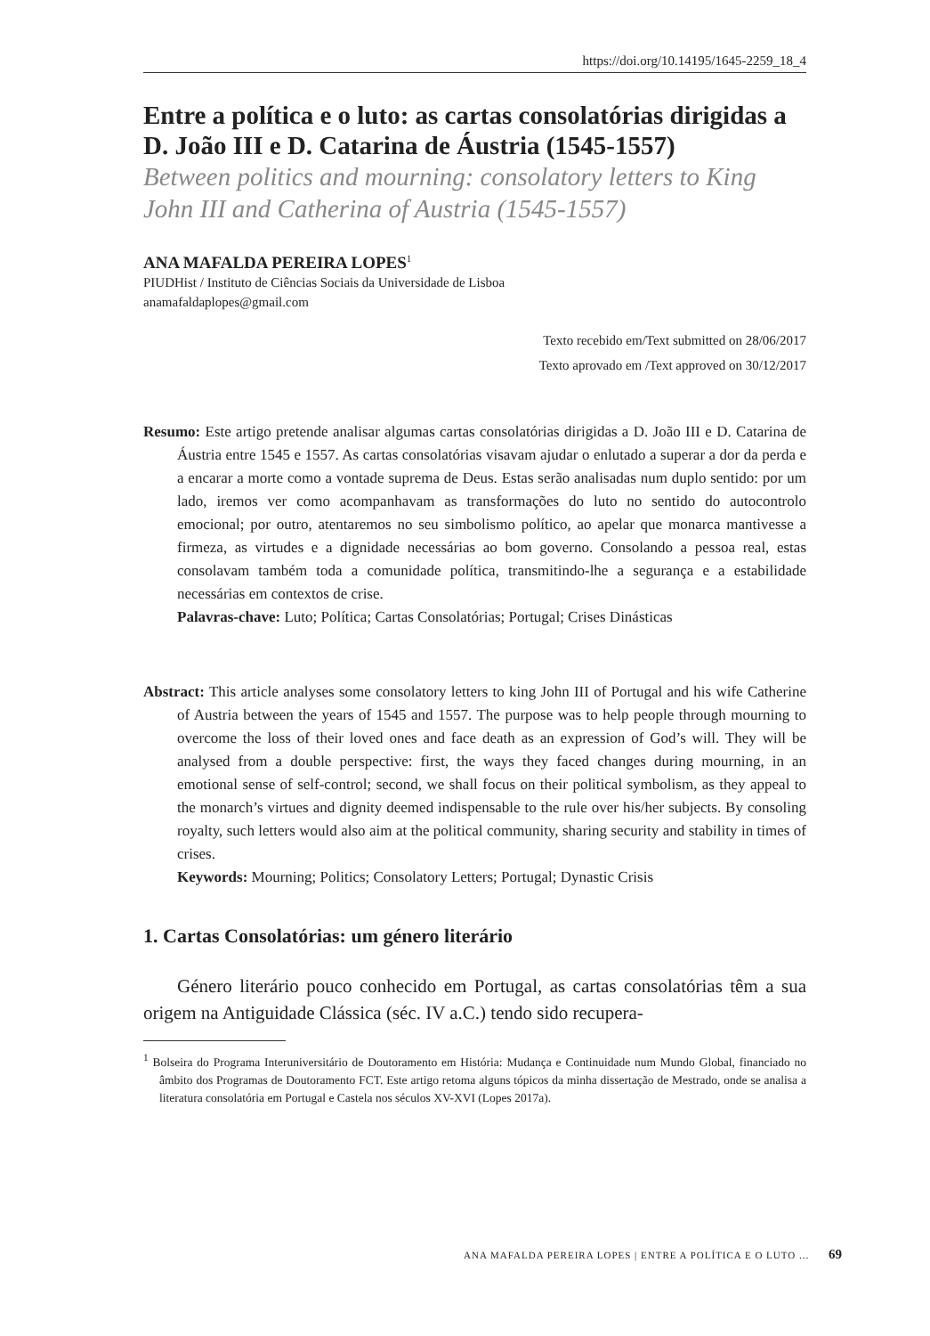https://doi.org/10.14195/1645-2259_18_4
Entre a política e o luto: as cartas consolatórias dirigidas a D. João III e D. Catarina de Áustria (1545-1557)
Between politics and mourning: consolatory letters to King John III and Catherina of Austria (1545-1557)
ANA MAFALDA PEREIRA LOPES<sup>1</sup>
PIUDHist / Instituto de Ciências Sociais da Universidade de Lisboa
anamafaldaplopes@gmail.com
Texto recebido em/Text submitted on 28/06/2017
Texto aprovado em /Text approved on 30/12/2017
Resumo: Este artigo pretende analisar algumas cartas consolatórias dirigidas a D. João III e D. Catarina de Áustria entre 1545 e 1557. As cartas consolatórias visavam ajudar o enlutado a superar a dor da perda e a encarar a morte como a vontade suprema de Deus. Estas serão analisadas num duplo sentido: por um lado, iremos ver como acompanhavam as transformações do luto no sentido do autocontrolo emocional; por outro, atentaremos no seu simbolismo político, ao apelar que monarca mantivesse a firmeza, as virtudes e a dignidade necessárias ao bom governo. Consolando a pessoa real, estas consolavam também toda a comunidade política, transmitindo-lhe a segurança e a estabilidade necessárias em contextos de crise.
Palavras-chave: Luto; Política; Cartas Consolatórias; Portugal; Crises Dinásticas
Abstract: This article analyses some consolatory letters to king John III of Portugal and his wife Catherine of Austria between the years of 1545 and 1557. The purpose was to help people through mourning to overcome the loss of their loved ones and face death as an expression of God’s will. They will be analysed from a double perspective: first, the ways they faced changes during mourning, in an emotional sense of self-control; second, we shall focus on their political symbolism, as they appeal to the monarch’s virtues and dignity deemed indispensable to the rule over his/her subjects. By consoling royalty, such letters would also aim at the political community, sharing security and stability in times of crises.
Keywords: Mourning; Politics; Consolatory Letters; Portugal; Dynastic Crisis
1. Cartas Consolatórias: um género literário
Género literário pouco conhecido em Portugal, as cartas consolatórias têm a sua origem na Antiguidade Clássica (séc. IV a.C.) tendo sido recupera-
<sup>1</sup> Bolseira do Programa Interuniversitário de Doutoramento em História: Mudança e Continuidade num Mundo Global, financiado no âmbito dos Programas de Doutoramento FCT. Este artigo retoma alguns tópicos da minha dissertação de Mestrado, onde se analisa a literatura consolatória em Portugal e Castela nos séculos XV-XVI (Lopes 2017a).
ANA MAFALDA PEREIRA LOPES | ENTRE A POLÍTICA E O LUTO ... 69